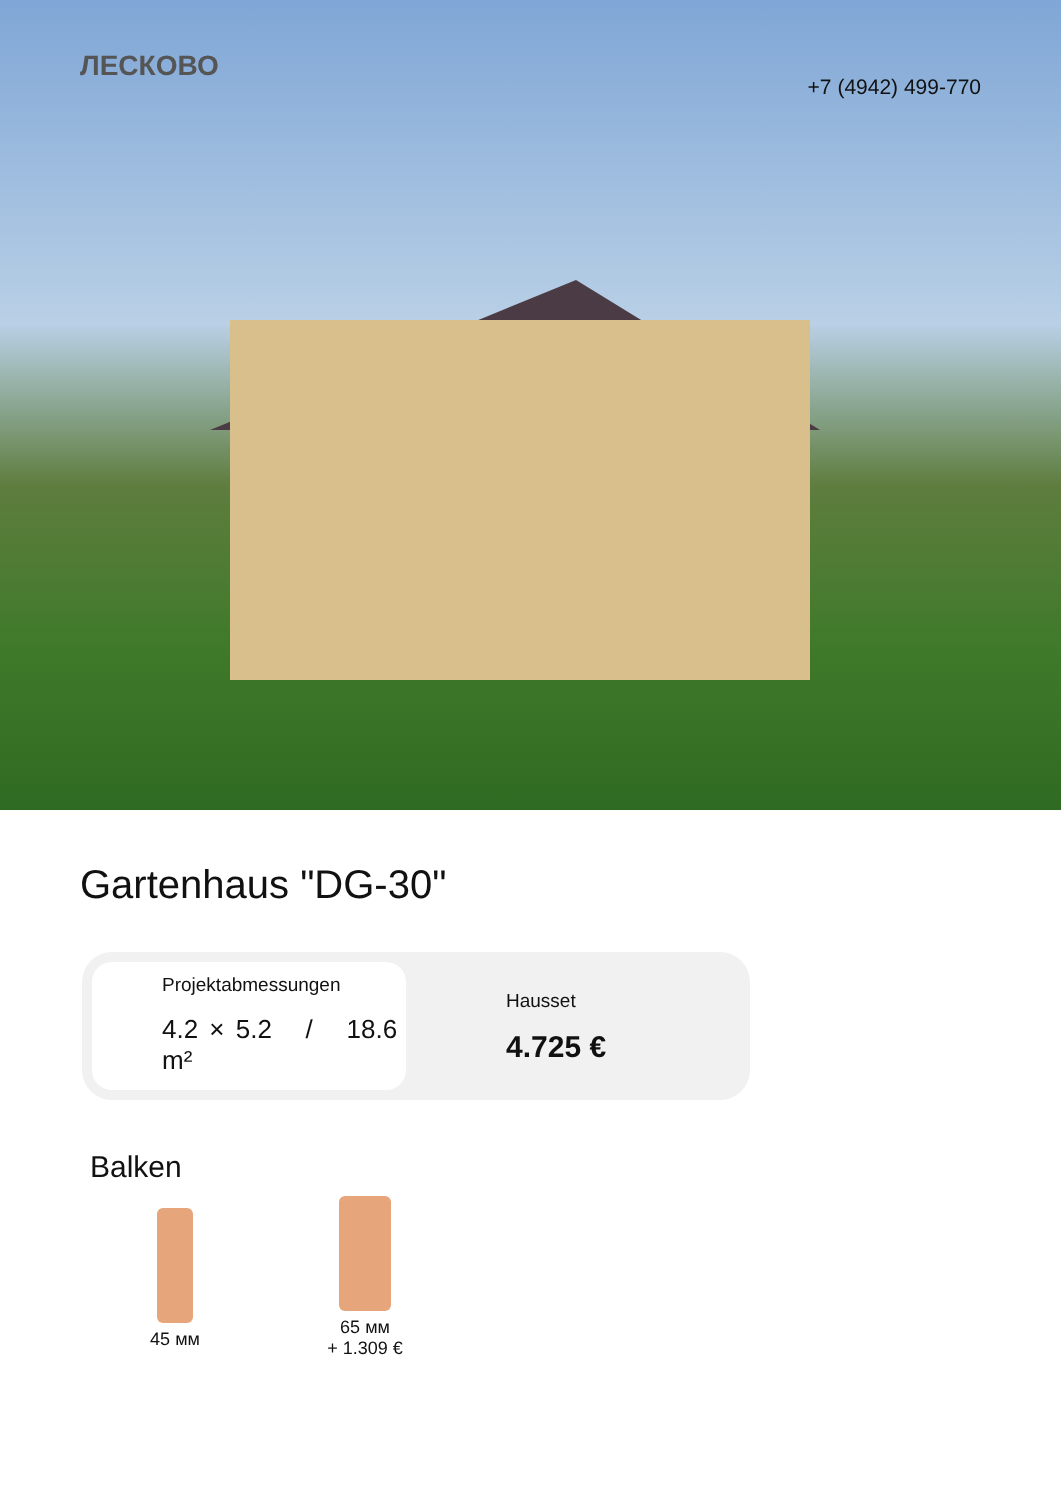ЛЕСКОВО
+7 (4942) 499-770
Gartenhaus "DG-30"
Projektabmessungen
4.2 × 5.2 / 18.6 m²
Hausset
4.725 €
Balken
45 мм 65 мм
+ 1.309 €